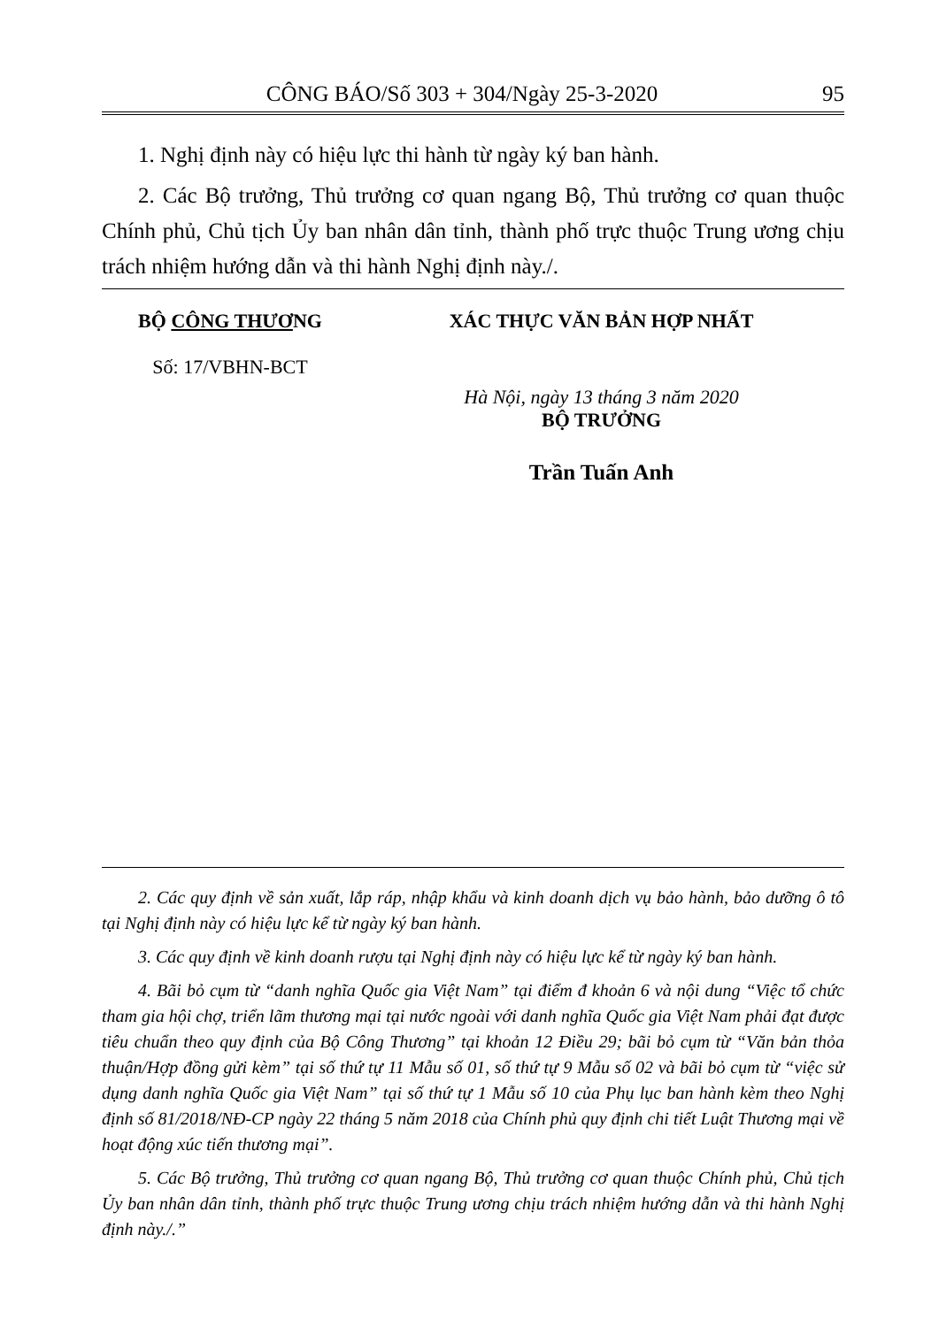CÔNG BÁO/Số 303 + 304/Ngày 25-3-2020 95
1. Nghị định này có hiệu lực thi hành từ ngày ký ban hành.
2. Các Bộ trưởng, Thủ trưởng cơ quan ngang Bộ, Thủ trưởng cơ quan thuộc Chính phủ, Chủ tịch Ủy ban nhân dân tỉnh, thành phố trực thuộc Trung ương chịu trách nhiệm hướng dẫn và thi hành Nghị định này./.
BỘ CÔNG THƯƠNG
Số: 17/VBHN-BCT
XÁC THỰC VĂN BẢN HỢP NHẤT
Hà Nội, ngày 13 tháng 3 năm 2020
BỘ TRƯỞNG
Trần Tuấn Anh
2. Các quy định về sản xuất, lắp ráp, nhập khẩu và kinh doanh dịch vụ bảo hành, bảo dưỡng ô tô tại Nghị định này có hiệu lực kể từ ngày ký ban hành.
3. Các quy định về kinh doanh rượu tại Nghị định này có hiệu lực kể từ ngày ký ban hành.
4. Bãi bỏ cụm từ “danh nghĩa Quốc gia Việt Nam” tại điểm đ khoản 6 và nội dung “Việc tổ chức tham gia hội chợ, triển lãm thương mại tại nước ngoài với danh nghĩa Quốc gia Việt Nam phải đạt được tiêu chuẩn theo quy định của Bộ Công Thương” tại khoản 12 Điều 29; bãi bỏ cụm từ “Văn bản thỏa thuận/Hợp đồng gửi kèm” tại số thứ tự 11 Mẫu số 01, số thứ tự 9 Mẫu số 02 và bãi bỏ cụm từ “việc sử dụng danh nghĩa Quốc gia Việt Nam” tại số thứ tự 1 Mẫu số 10 của Phụ lục ban hành kèm theo Nghị định số 81/2018/NĐ-CP ngày 22 tháng 5 năm 2018 của Chính phủ quy định chi tiết Luật Thương mại về hoạt động xúc tiến thương mại”.
5. Các Bộ trưởng, Thủ trưởng cơ quan ngang Bộ, Thủ trưởng cơ quan thuộc Chính phủ, Chủ tịch Ủy ban nhân dân tỉnh, thành phố trực thuộc Trung ương chịu trách nhiệm hướng dẫn và thi hành Nghị định này./.”